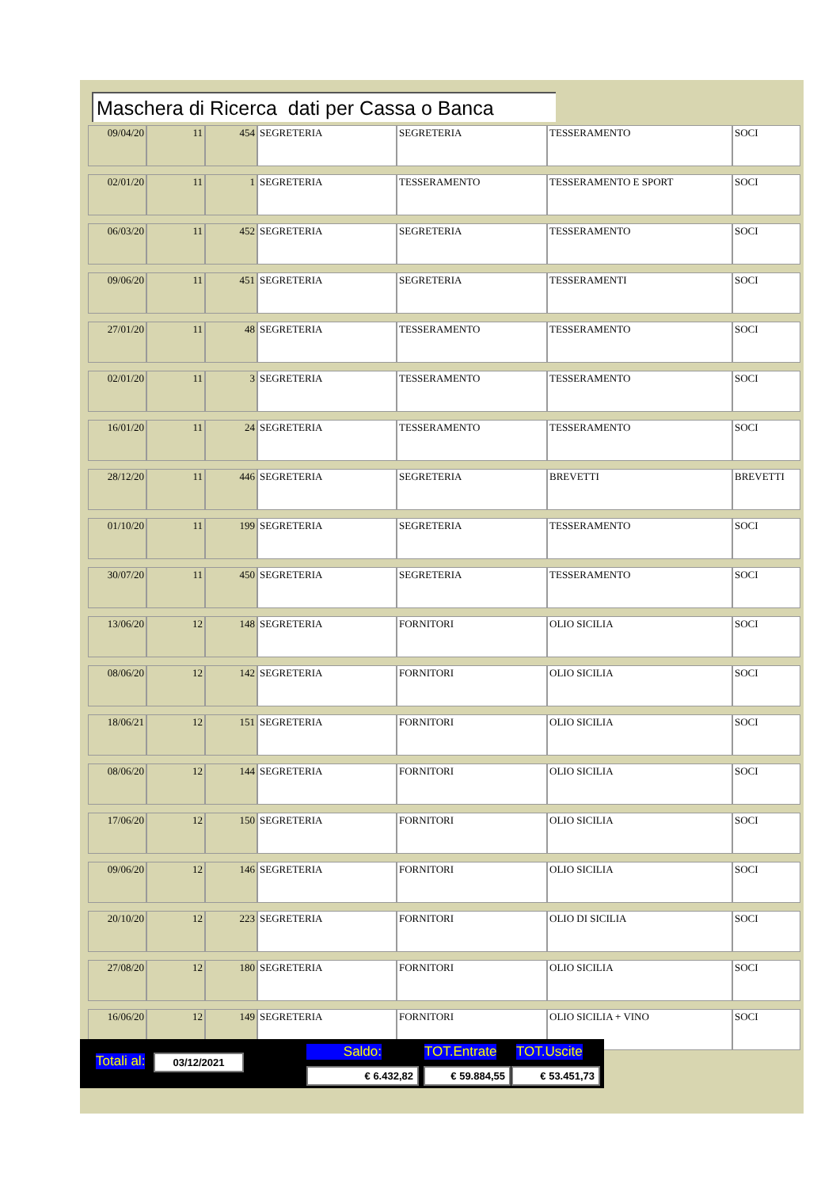Maschera di Ricerca dati per Cassa o Banca
| 09/04/20 | 11 | 454 | SEGRETERIA | SEGRETERIA | TESSERAMENTO | SOCI |
| 02/01/20 | 11 | 1 | SEGRETERIA | TESSERAMENTO | TESSERAMENTO E SPORT | SOCI |
| 06/03/20 | 11 | 452 | SEGRETERIA | SEGRETERIA | TESSERAMENTO | SOCI |
| 09/06/20 | 11 | 451 | SEGRETERIA | SEGRETERIA | TESSERAMENTI | SOCI |
| 27/01/20 | 11 | 48 | SEGRETERIA | TESSERAMENTO | TESSERAMENTO | SOCI |
| 02/01/20 | 11 | 3 | SEGRETERIA | TESSERAMENTO | TESSERAMENTO | SOCI |
| 16/01/20 | 11 | 24 | SEGRETERIA | TESSERAMENTO | TESSERAMENTO | SOCI |
| 28/12/20 | 11 | 446 | SEGRETERIA | SEGRETERIA | BREVETTI | BREVETTI |
| 01/10/20 | 11 | 199 | SEGRETERIA | SEGRETERIA | TESSERAMENTO | SOCI |
| 30/07/20 | 11 | 450 | SEGRETERIA | SEGRETERIA | TESSERAMENTO | SOCI |
| 13/06/20 | 12 | 148 | SEGRETERIA | FORNITORI | OLIO SICILIA | SOCI |
| 08/06/20 | 12 | 142 | SEGRETERIA | FORNITORI | OLIO SICILIA | SOCI |
| 18/06/21 | 12 | 151 | SEGRETERIA | FORNITORI | OLIO SICILIA | SOCI |
| 08/06/20 | 12 | 144 | SEGRETERIA | FORNITORI | OLIO SICILIA | SOCI |
| 17/06/20 | 12 | 150 | SEGRETERIA | FORNITORI | OLIO SICILIA | SOCI |
| 09/06/20 | 12 | 146 | SEGRETERIA | FORNITORI | OLIO SICILIA | SOCI |
| 20/10/20 | 12 | 223 | SEGRETERIA | FORNITORI | OLIO DI SICILIA | SOCI |
| 27/08/20 | 12 | 180 | SEGRETERIA | FORNITORI | OLIO SICILIA | SOCI |
| 16/06/20 | 12 | 149 | SEGRETERIA | FORNITORI | OLIO SICILIA + VINO | SOCI |
Totali al: 03/12/2021 Saldo: TOT.Entrate TOT.Uscite
€ 6.432,82 € 59.884,55 € 53.451,73